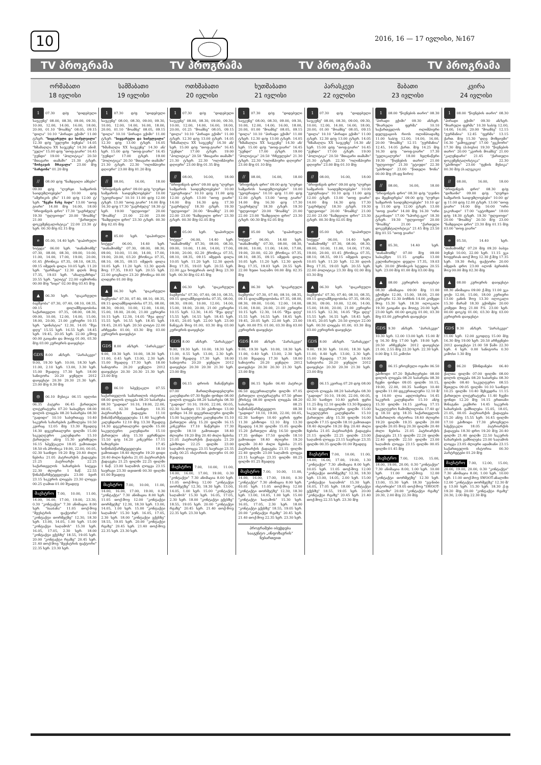10 2016, 16 — 17 ივლისი, №167
TV პროგრამა TV პროგრამა TV პროგრამა TV პროგრამა
ორშაბათი
18 ივლისი
სამშაბათი
19 ივლისი
ოთხშაბათი
20 ივლისი
ხუთშაბათი
21 ივლისი
პარასკევი
22 ივლისი
შაბათი
23 ივლისი
კვირა
24 ივლისი
1 07.30 დ/ფ "დიდებული საუკუნე" 08.00, 08.30, 09.00, 09.30, 10.00, 12.00, 14.00, 16.00, 18.00, 20.00, 01.10 "მოამბე" 08.05, 09.15 "დილა" 10.10 "პირადი ექიმი" 11.00 ტ/სერ. "სიყვარული და სიძულვილი" 12.30 დ/ფ "ველური ბუნება" 14.05 "ხმამაღლა XX საუკუნე" 14.30 ანიმ. "ველი" 15.00 დ/ფ "თოფ-გიარი" 16.45 "გუნდი" 19.00 "პოლიტიკა" 20.50 "მთავარი თამაში" 21.30 ტ/სერ. "მოხვავის მრავალი" 23.00 მ/ფ "ბარტონი" 01.20 მ/ფ
// 08.00 დ/ფ "ნამდვილი ამბები" 09.00 დ/ფ "ლურჯი სამყაროს საიდუმლოებები" 10.00 დ/ფ "ამერიკის გზა" 11.00 დ/ფ 12.00 ტ/სერ. "ჩვენი ნახე ბაღი" 13.00 "თოფ გიარი" 14.00 მ/ფ 16.00, 18.00 "ბრიფინგის დრო" 17.30 "გაგრძელე" 19.30 "ფლეიოფი" 20.00 "მოამბე" 21.00 "ქართული დოკუმენტალისტიკა" 22.00 23.30 ტ/სერ. 00.30 მ/ფ 02.15 მ/ფ
e 05.00, 14.40 სერ. "დაპირული სიტყვა" 06.00 სერ. "თანამოძმე" 07.30, 08.00, 08.30, 09.00, 10.00, 11.00, 14.00, 17.00, 19.00, 20.00, 01.45 ქრონიკა 07.35, 08.10, 08.35, 09.15 იმედის დილა 10.05 სერ. 11.20 სერ. "ფარმაცი" 12.30 დღის შოუ 17.35, 19.03 სერ. "ახალგაზრდა" 20.55 სერ. "ელიტე" 22.00 იუმორინა 00.00 მ/ფ "სიცი" 02.00 მ/ფ 03.45 მ/ფ
▲ 06.30 სერ. "დაკარგული ბავშვობა" 07.30, 07.40, 08.10, 08.35, 09.15 დილამშვიდობისა საქართველო 07.35, 08.00, 08.30, 09.00, 10.00, 12.00, 14.00, 15.00, 18.00, 20.00, 21.00 კურიერი 10.15 სერ. "დინასტია" 12.30, 14.05 "შუა დღე" 15.55 სერ. 16.55 სერ. 18.45 სერ. 19.45, 20.05 სერ. 22.00 კ/შოუ 00.00 გაიცანი და მოიგე 01.00, 03.30 მ/ფ 03.00 კურიერის დაიჯესტი
GDS 8.00 ან/სერ. "პარასკევი" 9.00, 19.30 სერ. 10.00, 18.30 სერ. 11.00, 2.10 სერ. 13.00, 3.30 სერ. 15.00 შუადღე 17.30 სერ. 18.00 სანიგორა 20.20 ჯუნგლი 2012 დაიჯესტი 20.30 20.30 21.30 სერ. 23.00 მ/ფ 0.30 მ/ფ
◎ 06.10 მუსიკა 06.15 ივლისი 06.35 პატერი 06.45 ქართული ლიტერატურა 07.20 საბავშვო 08.00 დილის ლიცეპა 08.20 საბარება 08.30 "გადიდი" 10.10 საბურთავე 10.40 საკურის სახარების გამხილება 10.50 კვირაც 12.05 მ/ფ 13.30 შუადღე 14.30 დეკურთალური ფილმი 15.00 საკულტურო კალენდარი 15.10 ქართული ან/ფ 15.30 ჯერძნული 16.15 სპექტაკლი 18.05 გამოთადი 18.50 ის პრონიკა 19.00, 22.00, 00.05, 02.30 საინფო 19.20 მ/ფ 20.40 ძილი ნებისა 21.05 პატრიარქის ქადაგება 21.25 პატრიარქი 22.25 საქართველოს სახარების სიტყვა 22.30 ძლიერი 1 ნაწ. 22.55 წინასწარმეტყველება 23.00 ბეირ 23.15 საკურის ლიცეპა 23.30 ლოცვა 00.25 ღამით 01.00 შუადღე
მაესტრო 7.00, 10.00, 11.00, 14.00, 16.00, 17.00, 19.00, 23.30, 0.30 "კონტაქტი" 7.30 ანიმაცია 8.00 სერ. "ბააბანა" 11.05 თოქ-შოუ "მეუსტრის ფაქტორი" 12.00 "კონტაქტი თორმეტზე" 12.30, 18.30 სერ. 13.00, 14.05, 1.00 სერ. 15.00 "კონტაქტი საღამოს" 15.30 სერ. 16.05, 17.05, 2.30 სერ. 18.00 "კონტაქტი ექვსზე" 18.55, 19.05 სერ. 20.00 "კონტაქტი რვაზე" 20.45 სერ. 21.40 თოქ-შოუ "მეუსტრის ფაქტორი" 22.35 სერ. 23.30 სერ.
1 07.30 დ/ფ "დიდებული საუკუნე" 08.00, 08.30, 09.00, 09.30, 10.00, 12.00, 14.00, 16.00, 18.00, 20.00, 01.10 "მოამბე" 08.05, 09.15 "დილა" 10.10 "პირადი ექიმი" 11.00 ტ/სერ. "სიყვარული და სიძულვილი" 12.30 დ/ფ 13.00 ტ/სერ. 14.05 "ხმამაღლა XX საუკუნე" 14.30 ან/სერ. 15.00 დ/ფ "თოფ-გიარი" 16.45 "გუნდი" 17.00 ტ/სერ. 19.00 "პოლიტიკა" 20.50 "მთავარი თამაში" 21.30 ტ/სერ. 22.30 "ოლიმპიური დღიური" 23.00 მ/ფ 01.20 მ/ფ
// 08.00, 16.00, 18.00 "ბრიფინგის დრო" 09.00 დ/ფ "ლურჯი სამყაროს საიდუმლოებები" 10.00 "გეოგრაფია" 10.10 11.00 დ/ფ 12.00 ტ/სერ. 13.00 "თოფ გიარი" 14.00 მ/ფ 16.30 დ/ფ 17.30 "გაგრძელე" 18.30 ტ/სერ. 19.00 "ფლეიოფი" 20.00 "მოამბე" 21.00 22.00 23.00 "ნამდვილი დრო" 23.30 ტ/სერ. 00.30 მ/ფ 02.05 მ/ფ
e 05.00 სერ. "დაპირული სიტყვა" 06.00, 14.40 სერ. "თანამოძმე" 07.30, 08.00, 08.30, 09.00, 10.00, 11.00, 14.00, 17.00, 19.00, 20.00, 03.20 ქრონიკა 07.35, 08.10, 08.35, 09.15 იმედის დილა 10.05 სერ. 11.20 სერ. 12.30 დღის შოუ 17.35, 19.03 სერ. 20.55 სერ. 22.00 ცოცხალი 23.20 ქრონიკა 00.00 ლიდერი 01.00 მ/ფ
▲ 06.30 სერ. "დაკარგული ბავშვობა" 07.30, 07.40, 08.10, 08.35, 09.15 დილამშვიდობისა 07.35, 08.00, 08.30, 09.00, 10.00, 12.00, 14.00, 15.00, 18.00, 20.00, 21.00 კურიერი 10.15 სერ. 12.30, 14.05 "შუა დღე" 15.55 სერ. 16.55 სერ. 18.45 სერ. 19.45, 20.05 სერ. 20.50 ლოტო 22.00 არჩევანი 01.00, 03.30 მ/ფ 03.00 კურიერის დაიჯესტი
GDS 8.00 ან/სერ. "პარასკევი" 9.00, 19.30 სერ. 10.00, 18.30 სერ. 11.00, 0.45 სერ. 13.00, 2.30 სერ. 15.00 შუადღე 17.30 სერ. 18.00 სანიგორა 20.20 ჯუნგლი 2012 დაიჯესტი 20.30 20.30 21.30 სერ. 23.00 მ/ფ
◎ 06.10 სპექტაკლი 07.55 საქართველოს სამართლის ისტორია 08.00 დილის ლიცეპა 08.20 საბარება 08.30 "გადიდი" 10.10, 19.00, 22.00, 00.05, 02.30 საინფო 10.35 პატრიარქის ქადაგება 11.10 წინასწარმეტყველება 11.40 საკურის კალენდარი 12.10 მ/ფ 13.30 შუადღე 14.30 დეკურთალური ფილმი 15.00 საკულტურო კალენდარი 15.10 ქართული ან/ფ 15.30 ჯერძნული 15.50 დ/ფ 16.20 კინკურსი 17.15 საზიგრები 17.45 სიწინასწარმეტყველება 18.10 გამოთადი 18.40 ძლიერი 19.20 დიდი 20.40 ძილი ნებისა 21.05 პატრიარქის ქადაგება 21.25 ფილმი 22.25 ფილმი 1 ნაწ. 23.00 საღამოს ლოცვა 23.15 საურავი 23.30 თვითონ 00.30 ფილმი 01.00 შუადღე
მაესტრო 7.00, 10.00, 11.00, 14.00, 16.00, 17.00, 19.00, 0.30 "კონტაქტი" 7.30 ანიმაცია 8.00 სერ. 11.05 თოქ-შოუ 12.00 "კონტაქტი თორმეტზე" 12.30, 18.30 სერ. 13.00, 14.05, 1.00 სერ. 15.00 "კონტაქტი საღამოს" 15.30 სერ. 16.05, 17.05, 2.30 სერ. 18.00 "კონტაქტი ექვსზე" 18.55, 19.05 სერ. 20.00 "კონტაქტი რვაზე" 20.45 სერ. 21.40 თოქ-შოუ 22.35 სერ. 23.30 სერ.
1 07.30 დ/ფ "დიდებული საუკუნე" 08.00, 08.30, 09.00, 09.30, 10.00, 12.00, 14.00, 16.00, 18.00, 20.00, 01.25 "მოამბე" 08.05, 09.15 "დილა" 10.10 "პირადი ექიმი" 11.00 ტ/სერ. 12.30 დ/ფ 13.00 ტ/სერ. 14.05 "ხმამაღლა XX საუკუნე" 14.30 ან/სერ. 15.00 დ/ფ "თოფ-გიარი" 16.45 "გუნდი" 17.00 ტ/სერ. 19.00 "პოლიტიკა" 20.50 "მთავარი თამაში" 21.30 ტ/სერ. 22.30 "ოლიმპიური დღიური" 23.00 მ/ფ 01.35 მ/ფ
// 08.00, 16.00, 18.00 "ბრიფინგის დრო" 09.00 დ/ფ "ლურჯი სამყაროს საიდუმლოებები" 10.00 "გეოგრაფია" 10.10 დ/ფ 11.00 დ/ფ 12.00 ტ/სერ. 13.00 "თოფ გიარი" 14.00 მ/ფ 16.30 დ/ფ 17.30 "გაგრძელე" 18.30 ტ/სერ. 19.30 "ფლეიოფი" 20.00 "მოამბე" 21.00 22.00 23.00 "ნამდვილი დრო" 23.30 ტ/სერ. 00.30 მ/ფ 02.05 მ/ფ
e 05.00 სერ. "დაპირული სიტყვა" 06.00, 14.40 სერ. "თანამოძმე" 07.30, 08.00, 08.30, 09.00, 10.00, 11.00, 14.00, 17.00, 19.00, 20.00, 02.20 ქრონიკა 07.35, 08.10, 08.35, 09.15 იმედის დილა 10.05 სერ. 11.20 სერ. 12.30 დღის შოუ 17.35, 19.03 სერ. 20.55 სერ. 22.00 ეკა ხოფერიას თოქ შოუ 23.30 სერ. 00.30 მ/ფ 02.45 მ/ფ
▲ 06.30 სერ. "დაკარგული ბავშვობა" 07.30, 07.40, 08.10, 08.35, 09.15 დილამშვიდობისა 07.35, 08.00, 08.30, 09.00, 10.00, 12.00, 14.00, 15.00, 18.00, 20.00, 21.00 კურიერი 10.15 სერ. 12.30, 14.05 "შუა დღე" 15.55 სერ. 16.55 სერ. 18.45 სერ. 19.45, 20.05 სერ. 22.00 სერ. 23.00 ნანუკას შოუ 01.00, 03.30 მ/ფ 03.00 კურიერის დაიჯესტი
GDS 8.00 ან/სერ. "პარასკევი" 9.00, 19.30 სერ. 10.00, 18.30 სერ. 11.00, 0.55 სერ. 13.00, 2.30 სერ. 15.00 შუადღე 17.30 სერ. 18.00 სანიგორა 20.20 ჯუნგლი 2012 დაიჯესტი 20.30 20.30 21.30 სერ. 23.00 მ/ფ
◎ 06.15 დროის ჩანაწერები 07.00 მართლმადიდებლური კალენდარი 07.30 ჩვენი ფონდი 08.00 დილის ლიცეპა 08.20 საბარება 08.30 "გადიდი" 10.10, 19.00, 22.00, 00.05, 02.30 საინფო 11.30 ეპიზოდი 13.00 ფონდი 14.30 დეკურთალური ფილმი 15.00 საკულტურო კალენდარი 15.10 ქართული ან/ფ 15.20 ფილმი 16.15 კინკურსი 17.10 ნაწერები 17.30 ფილმი 18.10 გამოთადი 18.40 ძლიერი 19.20 მ/ფ 20.40 ძილი ნებისა 21.05 პატრიარქის ქადაგება 21.20 ეპიზოდი 22.25 ფილმი 23.00 საღამოს ლოცვა 23.15 საურავი 23.35 ღამე 00.25 ისტორიის დღიური 01.00 შუადღე
მაესტრო 7.00, 10.00, 11.00, 14.00, 16.00, 17.00, 19.00, 0.30 "კონტაქტი" 7.30 ანიმაცია 8.00 სერ. 11.05 თოქ-შოუ 12.00 "კონტაქტი თორმეტზე" 12.30, 18.30 სერ. 13.00, 14.05, 1.00 სერ. 15.00 "კონტაქტი საღამოს" 15.30 სერ. 16.05, 17.05, 2.30 სერ. 18.00 "კონტაქტი ექვსზე" 18.55, 19.05 სერ. 20.00 "კონტაქტი რვაზე" 20.45 სერ. 21.40 თოქ-შოუ 22.35 სერ. 23.30 სერ.
1 07.30 დ/ფ "დიდებული საუკუნე" 08.00, 08.30, 09.00, 09.30, 10.00, 12.00, 14.00, 16.00, 18.00, 20.00, 01.00 "მოამბე" 08.05, 09.15 "დილა" 10.10 "პირადი ექიმი" 11.00 ტ/სერ. 12.30 დ/ფ 13.00 ტ/სერ. 14.05 "ხმამაღლა XX საუკუნე" 14.30 ან/სერ. 15.00 დ/ფ "თოფ-გიარი" 16.45 "გუნდი" 17.00 ტ/სერ. 19.00 "პოლიტიკა" 20.50 "რჩეულები" 21.30 ტ/სერ. 22.30 "ოლიმპიური დღიური" 23.00 მ/ფ 01.10 მ/ფ
// 08.00, 16.00, 18.00 "ბრიფინგის დრო" 09.00 დ/ფ "ლურჯი სამყაროს საიდუმლოებები" 10.00 "გეოგრაფია" 10.10 დ/ფ 11.00 დ/ფ 12.00 ტ/სერ. 13.00 "თოფ გიარი" 14.00 მ/ფ 16.30 დ/ფ 17.30 "გაგრძელე" 18.30 ტ/სერ. 19.30 "ფლეიოფი" 20.00 "მოამბე" 21.00 22.00 23.00 "ნამდვილი დრო" 23.30 ტ/სერ. 00.30 მ/ფ 02.05 მ/ფ
e 05.00 სერ. "დაპირული სიტყვა" 06.00, 14.40 სერ. "თანამოძმე" 07.30, 08.00, 08.30, 09.00, 10.00, 11.00, 14.00, 17.00, 19.00, 20.00, 02.20 ქრონიკა 07.35, 08.10, 08.35, 09.15 იმედის დილა 10.05 სერ. 11.20 სერ. 12.30 დღის შოუ 17.35, 19.03 სერ. 20.55 სერ. 22.00 ხუთი საღამო 00.00 მ/ფ 02.35 მ/ფ
▲ 06.30 სერ. "დაკარგული ბავშვობა" 07.30, 07.40, 08.10, 08.35, 09.15 დილამშვიდობისა 07.35, 08.00, 08.30, 09.00, 10.00, 12.00, 14.00, 15.00, 18.00, 20.00, 21.00 კურიერი 10.15 სერ. 12.30, 14.05 "შუა დღე" 15.55 სერ. 16.55 სერ. 18.45 სერ. 19.45, 20.05 სერ. 22.00 სერ. 23.00 სერ. 00.00 P.S. 01.00, 03.30 მ/ფ 03.00 კურიერის დაიჯესტი
GDS 8.00 ან/სერ. "პარასკევი" 9.00, 19.30 სერ. 10.00, 18.30 სერ. 11.00, 0.40 სერ. 13.00, 2.30 სერ. 15.00 შუადღე 17.30 სერ. 18.00 სანიგორა 20.20 ჯუნგლი 2012 დაიჯესტი 20.30 20.30 21.30 სერ. 23.00 მ/ფ
◎ 06.15 ხვანი 06.40 პატრიკი 06.50 დეკურთალური ფილმი 07.05 ქართული ლიტერატურა 07.50 ერთი ქრისტე 08.00 დილის ლიცეპა 08.20 საბარება 08.25 საწინასწარმეტყველო 08.30 "გადიდი" 10.10, 19.00, 22.00, 00.05, 02.30 საინფო 10.40 ჯვრის ფერი 11.30 ეპიზოდი 12.10 მ/ფ 13.30 შუადღე 14.30 ფილმი 15.05 ფილმი 15.20 ქართული ან/ფ 16.50 ფილმი 17.35 ფონდი 17.50 ფილმი 18.10 გამოთადი 18.40 ძლიერი 19.20 ფილმი 20.40 ძილი ნებისა 21.05 პატრიარქის ქადაგება 21.15 ფილმი 22.40 ფილმი 23.00 საღამოს ლოცვა 23.15 საურავი 23.35 ფილმი 00.25 ფილმი 01.25 შუადღე
მაესტრო 7.00, 10.00, 11.00, 14.00, 16.00, 17.00, 19.00, 0.30 "კონტაქტი" 7.30 ანიმაცია 8.00 სერ. 10.05 სერ. 11.05 თოქ-შოუ 12.00 "კონტაქტი თორმეტზე" 12.30, 18.30 სერ. 13.00, 14.05, 1.00 სერ. 15.00 "კონტაქტი საღამოს" 15.30 სერ. 16.05, 17.05, 2.30 სერ. 18.00 "კონტაქტი ექვსზე" 18.55, 19.05 სერ. 20.00 "კონტაქტი რვაზე" 20.45 სერ. 21.40 თოქ-შოუ 22.35 სერ. 23.30 სერ.
პროგრამები იბეჭდება
სააგენტო „ინფოზავრის“
ნებართვით
1 07.30 დ/ფ "დიდებული საუკუნე" 08.00, 08.30, 09.00, 09.30, 10.00, 12.00, 14.00, 16.00, 18.00, 20.00, 01.00 "მოამბე" 08.05, 09.15 "დილა" 10.10 "პირადი ექიმი" 11.00 ტ/სერ. 12.30 დ/ფ 13.00 ტ/სერ. 14.05 "ხმამაღლა XX საუკუნე" 14.30 ან/სერ. 15.00 დ/ფ "თოფ-გიარი" 16.45 "გუნდი" 17.00 ტ/სერ. 19.00 "პოლიტიკა" 20.50 "მთავარი თამაში" 21.30 ტ/სერ. 22.30 "ოლიმპიური დღიური" 23.00 მ/ფ 01.10 მ/ფ
// 08.00, 16.00, 18.00 "ბრიფინგის დრო" 09.00 დ/ფ "ლურჯი სამყაროს საიდუმლოებები" 10.00 "გეოგრაფია" 10.10 დ/ფ 11.00 დ/ფ 12.00 ტ/სერ. 13.00 "თოფ გიარი" 14.00 მ/ფ 16.30 დ/ფ 17.30 "გაგრძელე" 18.30 ტ/სერ. 19.30 "ფლეიოფი" 20.00 "მოამბე" 21.00 22.00 23.00 "ნამდვილი დრო" 23.30 ტ/სერ. 00.30 მ/ფ 02.05 მ/ფ
e 05.00 სერ. "დაპირული სიტყვა" 06.00, 14.40 სერ. "თანამოძმე" 07.30, 08.00, 08.30, 09.00, 10.00, 11.00, 14.00, 17.00, 19.00, 20.00, 01.45 ქრონიკა 07.35, 08.10, 08.35, 09.15 იმედის დილა 10.05 სერ. 11.20 სერ. 12.30 დღის შოუ 17.35, 19.03 სერ. 20.55 სერ. 22.00 პოლიტიკა 23.30 მ/ფ 02.00 მ/ფ 03.30 მ/ფ
▲ 06.30 სერ. "დაკარგული ბავშვობა" 07.30, 07.40, 08.10, 08.35, 09.15 დილამშვიდობისა 07.35, 08.00, 08.30, 09.00, 10.00, 12.00, 14.00, 15.00, 18.00, 20.00, 21.00 კურიერი 10.15 სერ. 12.30, 14.05 "შუა დღე" 15.55 სერ. 16.55 სერ. 18.45 სერ. 19.45, 20.05 სერ. 20.50 ლოტო 22.00 სერ. 00.30 ლიცეპა 01.00, 03.30 მ/ფ 03.00 კურიერის დაიჯესტი
GDS 8.00 ან/სერ. "პარასკევი" 9.00, 19.30 სერ. 10.00, 18.30 სერ. 11.00, 0.40 სერ. 13.00, 2.30 სერ. 15.00 შუადღე 17.30 სერ. 18.00 სანიგორა 20.20 ჯუნგლი 2012 დაიჯესტი 20.30 20.30 21.30 სერ. 23.00 მ/ფ
◎ 06.15 კვირაც 07.20 დ/ფ 08.00 დილის ლიცეპა 08.20 საბარება 08.30 "გადიდი" 10.10, 19.00, 22.00, 00.05, 02.30 საინფო 10.40 ჯვრის ფერი 11.25 მ/ფ 12.10 ფილმი 13.30 შუადღე 14.30 დეკურთალური ფილმი 15.00 საკულტურო კალენდარი 15.10 ქართული ან/ფ 15.30 ფილმი 16.00 ფილმი 17.15 ფილმი 18.10 გამოთადი 18.40 ძლიერი 19.20 მ/ფ 20.40 ძილი ნებისა 21.05 პატრიარქის ქადაგება 21.15 ფილმი 22.25 ფილმი 23.00 საღამოს ლოცვა 23.15 საურავი 23.35 ფილმი 00.35 ფილმი 01.00 შუადღე
მაესტრო 7.00, 10.00, 11.00, 14.00, 16.00, 17.00, 19.00, 1.30 "კონტაქტი" 7.30 ანიმაცია 8.00 სერ. 10.05 სერ. 11.05 თოქ-შოუ 12.00 "კონტაქტი თორმეტზე" 12.30, 18.30 სერ. 13.00, 14.05, 2.00 სერ. 15.00 "კონტაქტი საღამოს" 15.30 სერ. 16.05, 17.05 სერ. 18.00 "კონტაქტი ექვსზე" 18.55, 19.05 სერ. 20.00 "კონტაქტი რვაზე" 20.45 სერ. 21.40 თოქ-შოუ 22.35 სერ. 23.30 მ/ფ
1 08.00 "წიგნების თარო" 08.30 "პირადი ექიმი" 09.30 ან/სერ. "შიარული ფერმა" 10.10 საქართველოს ოლიმპიური დელეგაციის რიოს ოლიმპიადაზე 11.00 საბ/ფ 12.00, 14.00, 16.00, 20.00 "მოამბე" 12.15 "გურმანია" 12.45, 14.05 ქართ. მ/ფ 14.25 მ/ფ 16.30 დ/ფ "თოფ-გიარი" 17.30 "ველიკალური" 18.00 ხელნაწერი 19.30 "წიგნების თარო" 21.00 "ფლეიოფი" 21.30 "ეტიუდი" 22.30 "ეპიზოდი" 23.00 "წითელი ზონა" 00.00 მ/ფ (რ.დე ნირო)
// 08.00, 16.00, 18.00 "ბრიფინგის დრო" 08.30 დ/ფ "ღვინო და მეცნიერება" 09.00 დ/ფ "ლურჯი სამყაროს საიდუმლოებები" 10.10 დ/ფ 11.00 დ/ფ 12.00 ტ/სერ. 13.00 "თოფ გიარი" 14.00 მ/ფ 16.30 "ორი გაკოხადი" 17.00 "სპორტ-ეკო" 18.30 ტ/სერ. 19.30 "ფლეიოფი" 20.00 "მოამბე" 21.00 "ქართული დოკუმენტალისტიკა" 21.45 მ/ფ 23.50 მ/ფ 01.55 "თოფ გიარი"
e 05.30, 14.40 სერ. "თანამოძმე" 07.00 მ/ფ 09.00 საბავშვო 11.15 ცოდნა 13.00 კულინარიული დუელი 17.35, 19.03 სერ. 20.00 ქრონიკის სტუდია 20.55 სერ. 23.00 მ/ფ 01.00 მ/ფ 03.00 მ/ფ
▲ 08.00 კურიერის დაიჯესტი 08.30 ანიმაცია 09.00 მ/ფ 11.00 ექომები 12.00, 15.00, 18.00, 21.00 კურიერი 12.30 ბოჩნის 14.00 კომედი შოუ 15.30 სერ. 18.30 ილოკალი 19.30 გაიცანი და მოიგე 20.00 სერ. 23.00 სერ. 00.00 დოკ/ფ 01.00, 03.30 მ/ფ 03.00 კურიერის დაიჯესტი
GDS 9.30 ან/სერ. "პარასკევი" 10.30 სერ. 12.00 13.00 სერ. 15.00 მ/ფ 16.30 მ/ფ 17.00 სერ. 19.00 სერ. 20.50 არჩევნები 2012 დაიჯესტი 21.00, 2.55 მ/ფ 22.20 სერ. 22.30 სერ. 0.00 მ/ფ 1.55 კიმოსი
◎ 06.15 ეროვნული ოჯახი 06.50 ეპიზოდი 07.20 შესაზღვრები 08.00 დილის ლიცეპა 08.20 საბარება 08.30 ჩვენი ფონდი 09.05 ფილმი 10.15, 19.00, 22.00, 00.35 საინფო 10.40 ფილმი 11.00 დეკურთალური 12.10 მ/ფ 14.00 ლია ადლობერია 14.45 საკურის კალენდარი 15.10 ან/ფ 15.30 ფილმი 16.15 კვირაც 17.15 საკულტურო ჩამოშლილობა 17.40 დ/ფ 18.10 დ/ფ 18.35 საქართველოს სამართლის ისტორია 18.40 ძლიერი 19.20 ფილმი 19.35 ფილმი 20.00 ფილმი 20.05 შოუ 20.30 ფილმი 20.40 ძილი ნებისა 21.05 პატრიარქის ქადაგება 21.15 ფილმი 22.20 ფილმი 22.40 ფილმი 22.50 ფილმი 23.00 საღამოს ლოცვა 23.15 ფილმი 00.05 ფილმი 01.45 მ/ფ
მაესტრო 7.00, 12.00, 15.00, 18.00, 19.00, 20.00, 0.30 "კონტაქტი" 7.30 ანიმაცია 8.00, 1.00 სერ. 10.00 სერ. 11.00 თოქ-შოუ 12.00 "კონტაქტი თორმეტზე" 12.30 სერ. 13.00, 15.30 სერ. 18.30 "ეუ-ნიბი ისტორიები" 19.05 თოქ-შოუ "SWOOT-ანალიზი" 20.00 "კონტაქტი რვაზე" 20.30, 2.00 მ/ფ 22.30 მ/ფ
1 08.00 "წიგნების თარო" 08.30 "პირადი ექიმი" 09.30 ან/სერ. "შიარული ფერმა" 10.30 საბ/ფ 12.00, 14.00, 16.00, 20.00 "მოამბე" 12.15 "გურმანია" 12.45 "ფერმა" 13.15 ქართ. მ/ფ 15.30 "დღე მოზეიუმი" 16.30 "ვამოეკვიდ" 17.00 "ვეკხორი" 17.30 მ/ფ (ბ.ბიესი) 19.30 "წიგნების თარო" 20.00 "კვირის მოამბე" 21.00 "კალენდარი" 21.45 "ქართული დოკუმენტალისტიკა" 22.30 "ეპიზოდი" 23.00 "ფეხის მუსიკა" 00.30 მ/ფ (ბ.ალეკიკი)
// 08.00, 16.00, 18.00 "ბრიფინგის დრო" 08.30 დ/ფ "დიზაინი" 09.00 დ/ფ "ლურჯი სამყაროს საიდუმლოებები" 10.00 დ/ფ 11.00 დ/ფ 12.00 ტ/სერ. 13.00 "თოფ გიარი" 14.00 მ/ფ 16:00 "ორი გაკოხადი" 17.00 "ავტოზეთი" 18:00 დ/ფ 18.30 ტ/სერ. 19.30 "ფლეიოფი" 20.00 "მოამბე" 20.50 მ/ფ 23.00 "ნამდვილი დრო" 23.30 მ/ფ 01.15 მ/ფ 03.00 "თოფ გიარი"
e 05.50, 14.40 სერ. "თანამოძმე" 07.20 მ/ფ 09.20 ბაბუა ბუნებ 10.00, 22.00 სერ. 11.15 ეკა ხოფერიას თოქ შოუ 12.30 ქ.მ/ფ 17.35 სერ. 19.30 რისკ ფაქტორი 20.00 იმედის დრო 23.00 ილონ ბერიძის შოუ 00.00 მ/ფ 02.30 მ/ფ
▲ 08.00 კურიერის დაიჯესტი 08.30 ანიმაცია 09.00 ქ.მ/ფ 11.00 ეკა ვოქი 12.00, 15.00, 18.00 კურიერი 13.00 ვანის შოუ 13.30 ილოკალი 15.30 მარამ 18.30 ექომები 20.00 კომედი შოუ 21.00 P.S. 23.00 სერ. 00.00 დოკ/ფ 01.00, 03.30 მ/ფ 03.00 კურიერის დაიჯესტი
GDS 9.30 ან/სერ. "პარასკევი" 11.00 სერ. 12.00 ეკოდღე 15.00 მ/ფ 16.30 მ/ფ 19.00 სერ. 20.50 არჩევნები 2012 დაიჯესტი 21.00 59 წამი 22.30 სერ. 4 სერ. 0.00 სანიგორა 0.30 კიმოსი 1.30 მ/ფ
◎ 06.20 წმინდანები 06.40 ქალთა ფილმი 07.00 ფილმი 08.00 დილის ლიცეპა 08.20 საბარება 08.30 ფილმი 08.40 საკულტურო 08.55 შეთვლა 09.05 ფილმი 10.10 საინფო 10.25 ფილმი 10.40 შეხვედრა 11.15 ქართული ლიტერატურა 11.40 ჩვენი ფონდი 12.20 მ/ფ 14.15 ერთიანი შინაგანი კავშირი 14.45 საკურის სახარების გამხილება 15.05, 18.05, 21.05, 00.05 პატრიარქის ქადაგება 15.20 ან/ფ 15.55 სერ. 16.45 ფილმი 17.10 ეპიზოდი 17.30 ეროვნული სპექტაკლი 18.05 პატრიარქის ქადაგება 18.30 დრო 19.20 მ/ფ 20.40 ფილმი 21.40 ფილმი 22.50 საკურის სახარების გამხილება 23.00 საღამოს ლოცვა 23.05 ძლიერი ადამიანი 23.15 საქართველოს ისტორია 00.30 პარტრეტები 01.20 მ/ფ
მაესტრო 7.00, 12.00, 15.00, 20.00, 19.00, 20.00, 0.30 "კონტაქტი" 7.30 ანიმაცია 8.00, 1.00 სერ. 10.00 სერ. 11.00 თოქ-შოუ SWOOT-ანალიზი 12.00 "კონტაქტი თორმეტზე" 12.30 მ/ფ 13.00 სერ. 15.30 სერ. 18.30 ქ.ფ 19.20 მ/ფ 20.00 "კონტაქტი რვაზე" 20.30, 2.00 მ/ფ 22.30 მ/ფ